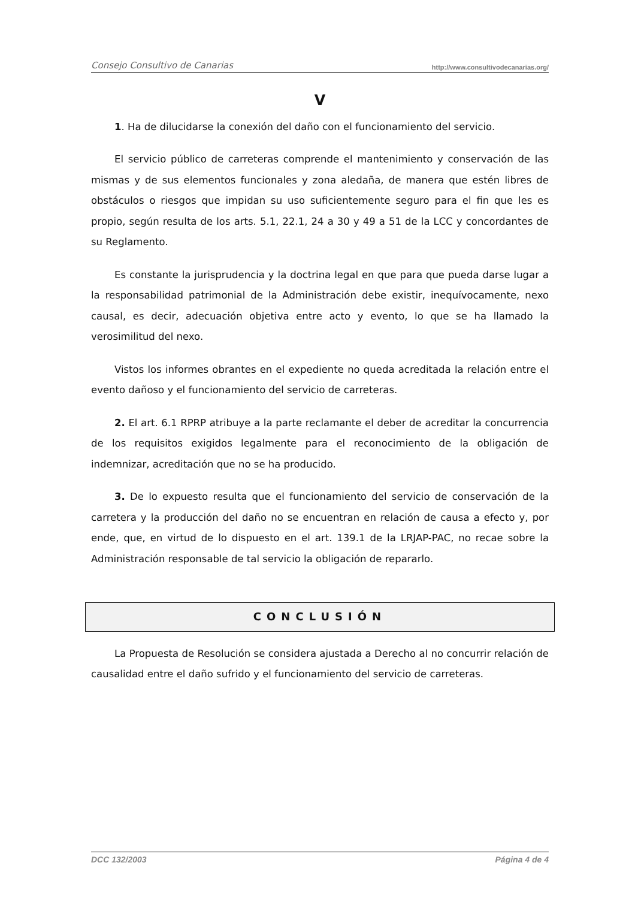Consejo Consultivo de Canarias http://www.consultivodecanarias.org/
V
1. Ha de dilucidarse la conexión del daño con el funcionamiento del servicio.
El servicio público de carreteras comprende el mantenimiento y conservación de las mismas y de sus elementos funcionales y zona aledaña, de manera que estén libres de obstáculos o riesgos que impidan su uso suficientemente seguro para el fin que les es propio, según resulta de los arts. 5.1, 22.1, 24 a 30 y 49 a 51 de la LCC y concordantes de su Reglamento.
Es constante la jurisprudencia y la doctrina legal en que para que pueda darse lugar a la responsabilidad patrimonial de la Administración debe existir, inequívocamente, nexo causal, es decir, adecuación objetiva entre acto y evento, lo que se ha llamado la verosimilitud del nexo.
Vistos los informes obrantes en el expediente no queda acreditada la relación entre el evento dañoso y el funcionamiento del servicio de carreteras.
2. El art. 6.1 RPRP atribuye a la parte reclamante el deber de acreditar la concurrencia de los requisitos exigidos legalmente para el reconocimiento de la obligación de indemnizar, acreditación que no se ha producido.
3. De lo expuesto resulta que el funcionamiento del servicio de conservación de la carretera y la producción del daño no se encuentran en relación de causa a efecto y, por ende, que, en virtud de lo dispuesto en el art. 139.1 de la LRJAP-PAC, no recae sobre la Administración responsable de tal servicio la obligación de repararlo.
CONCLUSIÓN
La Propuesta de Resolución se considera ajustada a Derecho al no concurrir relación de causalidad entre el daño sufrido y el funcionamiento del servicio de carreteras.
DCC 132/2003 Página 4 de 4